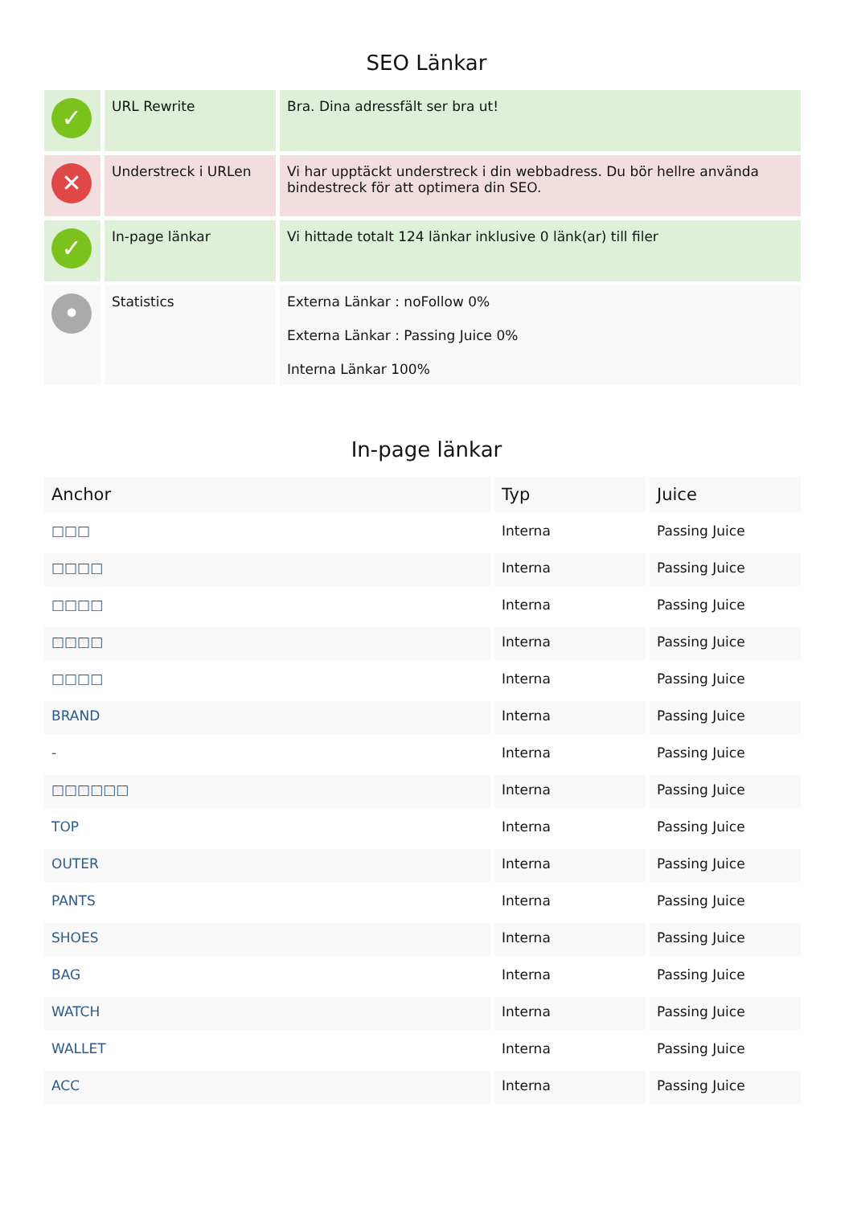SEO Länkar
| ✓ | URL Rewrite | Bra. Dina adressfält ser bra ut! |
| ✕ | Understreck i URLen | Vi har upptäckt understreck i din webbadress. Du bör hellre använda bindestreck för att optimera din SEO. |
| ✓ | In-page länkar | Vi hittade totalt 124 länkar inklusive 0 länk(ar) till filer |
| • | Statistics | Externa Länkar : noFollow 0% Externa Länkar : Passing Juice 0% Interna Länkar 100% |
In-page länkar
| Anchor | Typ | Juice |
| --- | --- | --- |
| □□□ | Interna | Passing Juice |
| □□□□ | Interna | Passing Juice |
| □□□□ | Interna | Passing Juice |
| □□□□ | Interna | Passing Juice |
| □□□□ | Interna | Passing Juice |
| BRAND | Interna | Passing Juice |
| - | Interna | Passing Juice |
| □□□□□□ | Interna | Passing Juice |
| TOP | Interna | Passing Juice |
| OUTER | Interna | Passing Juice |
| PANTS | Interna | Passing Juice |
| SHOES | Interna | Passing Juice |
| BAG | Interna | Passing Juice |
| WATCH | Interna | Passing Juice |
| WALLET | Interna | Passing Juice |
| ACC | Interna | Passing Juice |